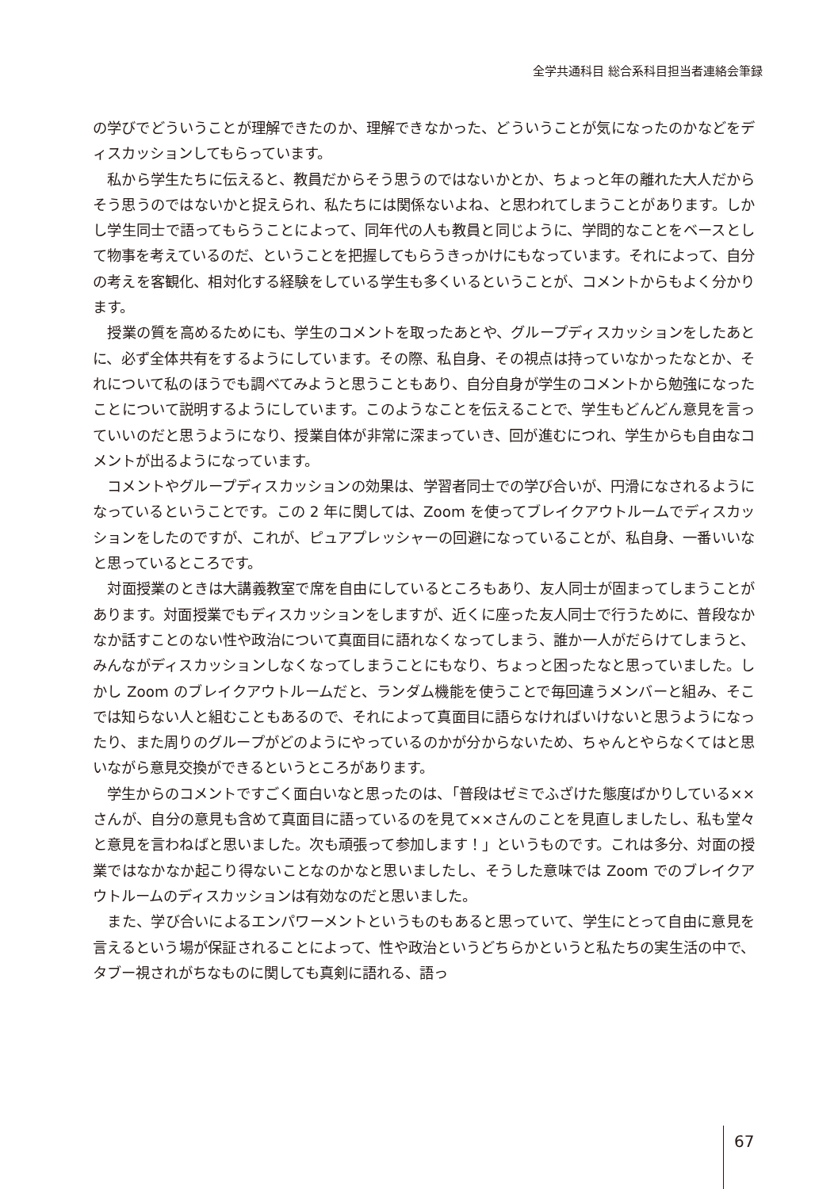全学共通科目 総合系科目担当者連絡会筆録
の学びでどういうことが理解できたのか、理解できなかった、どういうことが気になったのかなどをディスカッションしてもらっています。
私から学生たちに伝えると、教員だからそう思うのではないかとか、ちょっと年の離れた大人だからそう思うのではないかと捉えられ、私たちには関係ないよね、と思われてしまうことがあります。しかし学生同士で語ってもらうことによって、同年代の人も教員と同じように、学問的なことをベースとして物事を考えているのだ、ということを把握してもらうきっかけにもなっています。それによって、自分の考えを客観化、相対化する経験をしている学生も多くいるということが、コメントからもよく分かります。
授業の質を高めるためにも、学生のコメントを取ったあとや、グループディスカッションをしたあとに、必ず全体共有をするようにしています。その際、私自身、その視点は持っていなかったなとか、それについて私のほうでも調べてみようと思うこともあり、自分自身が学生のコメントから勉強になったことについて説明するようにしています。このようなことを伝えることで、学生もどんどん意見を言っていいのだと思うようになり、授業自体が非常に深まっていき、回が進むにつれ、学生からも自由なコメントが出るようになっています。
コメントやグループディスカッションの効果は、学習者同士での学び合いが、円滑になされるようになっているということです。この 2 年に関しては、Zoom を使ってブレイクアウトルームでディスカッションをしたのですが、これが、ピュアプレッシャーの回避になっていることが、私自身、一番いいなと思っているところです。
対面授業のときは大講義教室で席を自由にしているところもあり、友人同士が固まってしまうことがあります。対面授業でもディスカッションをしますが、近くに座った友人同士で行うために、普段なかなか話すことのない性や政治について真面目に語れなくなってしまう、誰か一人がだらけてしまうと、みんながディスカッションしなくなってしまうことにもなり、ちょっと困ったなと思っていました。しかし Zoom のブレイクアウトルームだと、ランダム機能を使うことで毎回違うメンバーと組み、そこでは知らない人と組むこともあるので、それによって真面目に語らなければいけないと思うようになったり、また周りのグループがどのようにやっているのかが分からないため、ちゃんとやらなくてはと思いながら意見交換ができるというところがあります。
学生からのコメントですごく面白いなと思ったのは、「普段はゼミでふざけた態度ばかりしている××さんが、自分の意見も含めて真面目に語っているのを見て××さんのことを見直しましたし、私も堂々と意見を言わねばと思いました。次も頑張って参加します！」というものです。これは多分、対面の授業ではなかなか起こり得ないことなのかなと思いましたし、そうした意味では Zoom でのブレイクアウトルームのディスカッションは有効なのだと思いました。
また、学び合いによるエンパワーメントというものもあると思っていて、学生にとって自由に意見を言えるという場が保証されることによって、性や政治というどちらかというと私たちの実生活の中で、タブー視されがちなものに関しても真剣に語れる、語っ
67